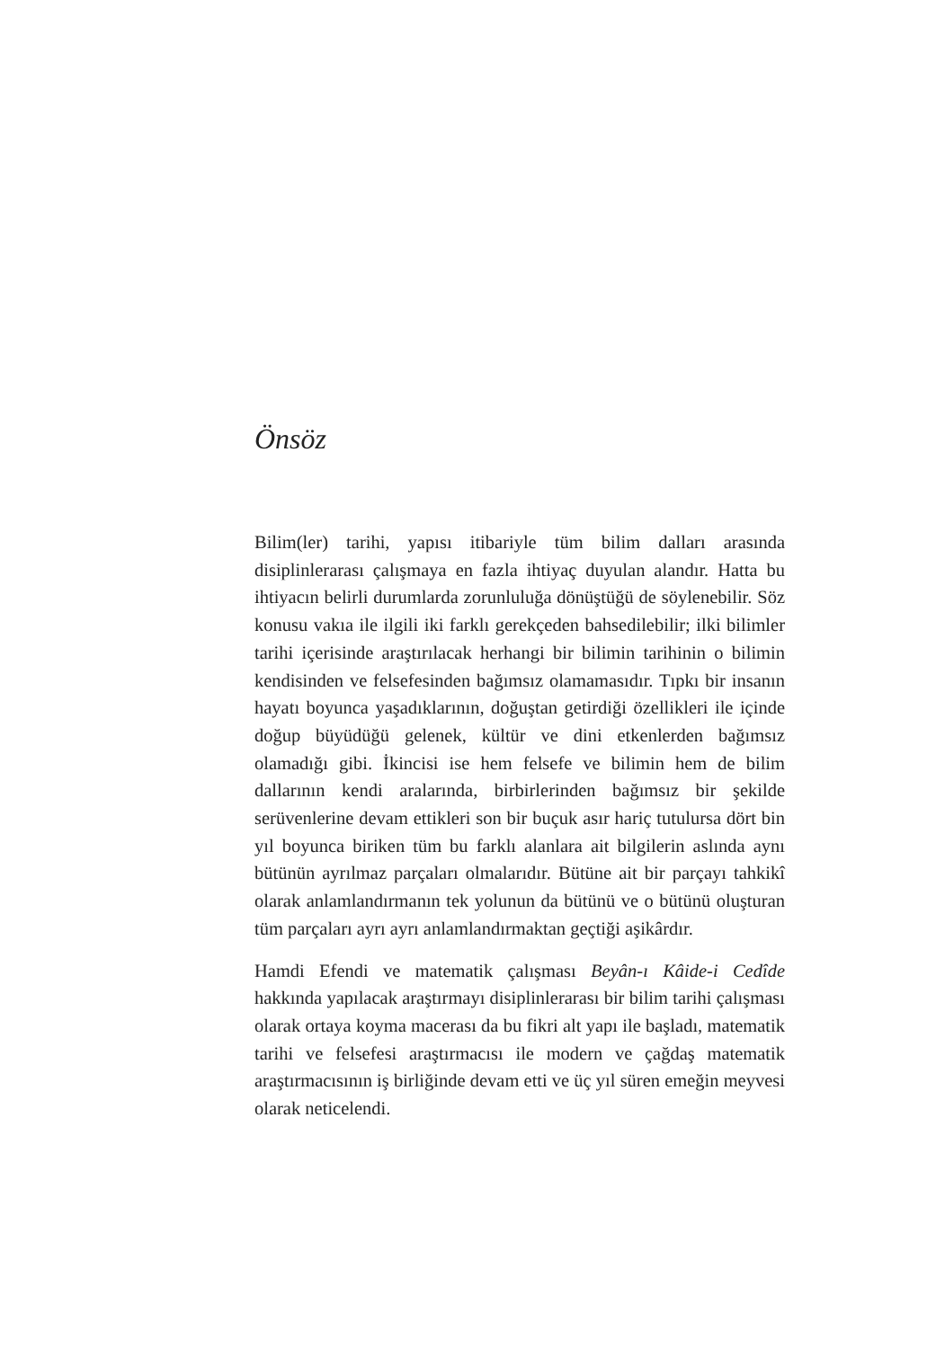Önsöz
Bilim(ler) tarihi, yapısı itibariyle tüm bilim dalları arasında disiplinlerarası çalışmaya en fazla ihtiyaç duyulan alandır. Hatta bu ihtiyacın belirli durumlarda zorunluluğa dönüştüğü de söylenebilir. Söz konusu vakıa ile ilgili iki farklı gerekçeden bahsedilebilir; ilki bilimler tarihi içerisinde araştırılacak herhangi bir bilimin tarihinin o bilimin kendisinden ve felsefesinden bağımsız olamamasıdır. Tıpkı bir insanın hayatı boyunca yaşadıklarının, doğuştan getirdiği özellikleri ile içinde doğup büyüdüğü gelenek, kültür ve dini etkenlerden bağımsız olamadığı gibi. İkincisi ise hem felsefe ve bilimin hem de bilim dallarının kendi aralarında, birbirlerinden bağımsız bir şekilde serüvenlerine devam ettikleri son bir buçuk asır hariç tutulursa dört bin yıl boyunca biriken tüm bu farklı alanlara ait bilgilerin aslında aynı bütünün ayrılmaz parçaları olmalarıdır. Bütüne ait bir parçayı tahkikî olarak anlamlandırmanın tek yolunun da bütünü ve o bütünü oluşturan tüm parçaları ayrı ayrı anlamlandırmaktan geçtiği aşikârdır.
Hamdi Efendi ve matematik çalışması Beyân-ı Kâide-i Cedîde hakkında yapılacak araştırmayı disiplinlerarası bir bilim tarihi çalışması olarak ortaya koyma macerası da bu fikri alt yapı ile başladı, matematik tarihi ve felsefesi araştırmacısı ile modern ve çağdaş matematik araştırmacısının iş birliğinde devam etti ve üç yıl süren emeğin meyvesi olarak neticelendi.